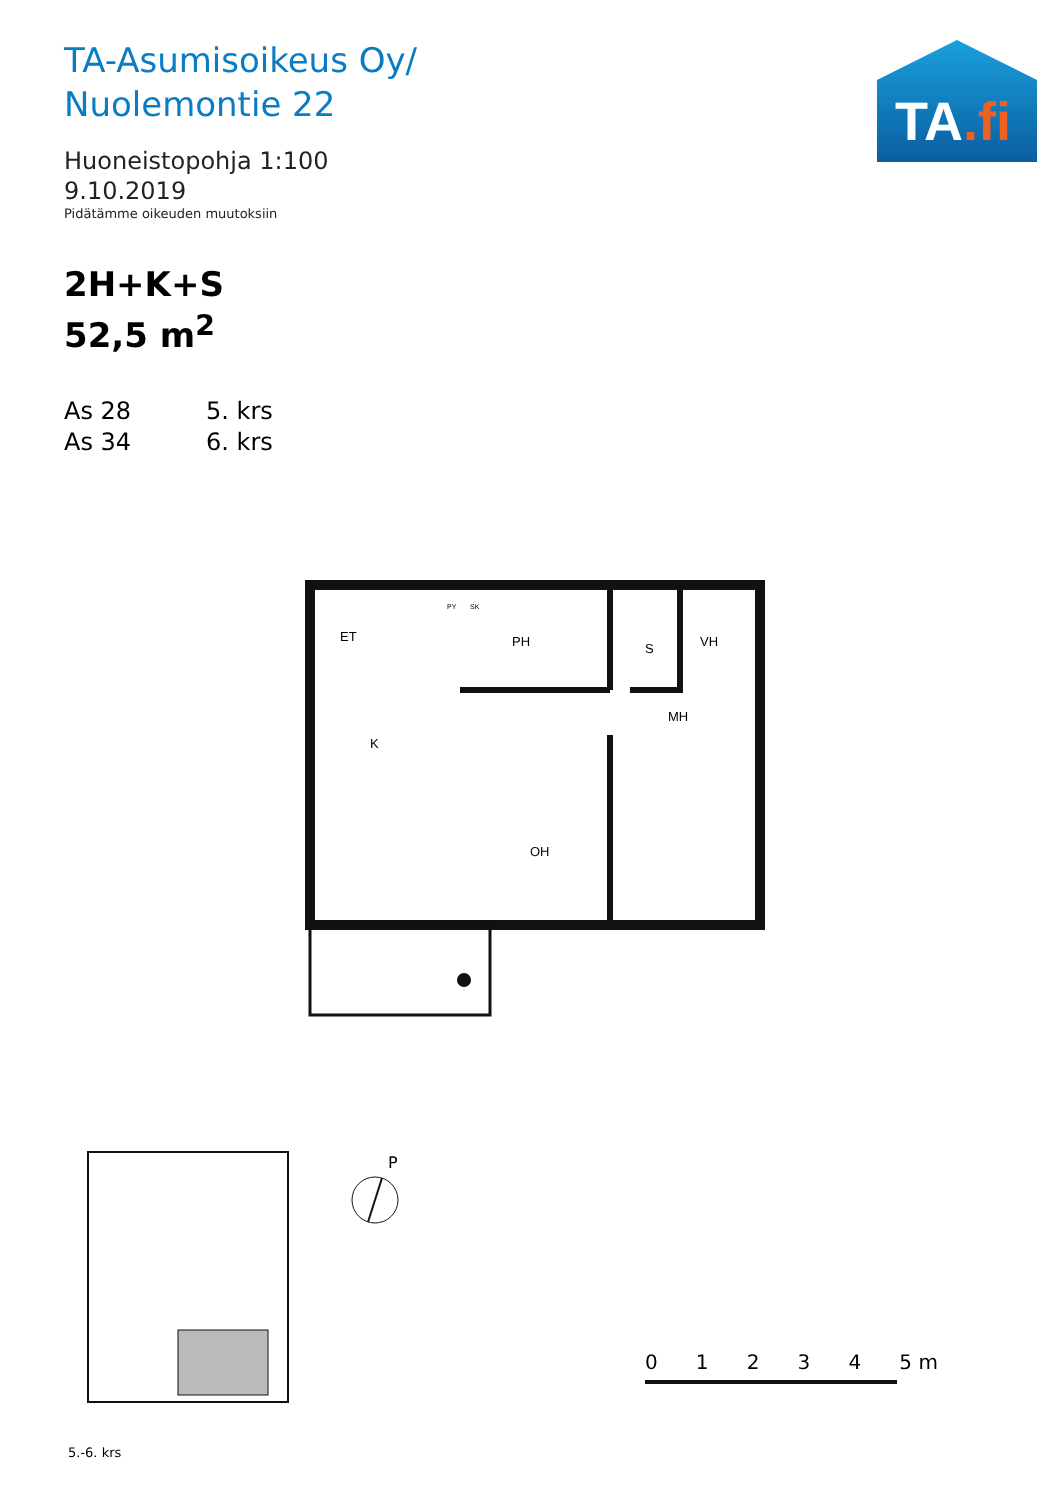TA-Asumisoikeus Oy/
Nuolemontie 22
Huoneistopohja 1:100
9.10.2019
Pidätämme oikeuden muutoksiin
2H+K+S
52,5 m<sup>2</sup>
As 28 5. krs
As 34 6. krs
TA.fi
ET
PH
VH
MH
K
OH
S
PY
SK
P
5.-6. krs
0 1 2 3 4 5 m